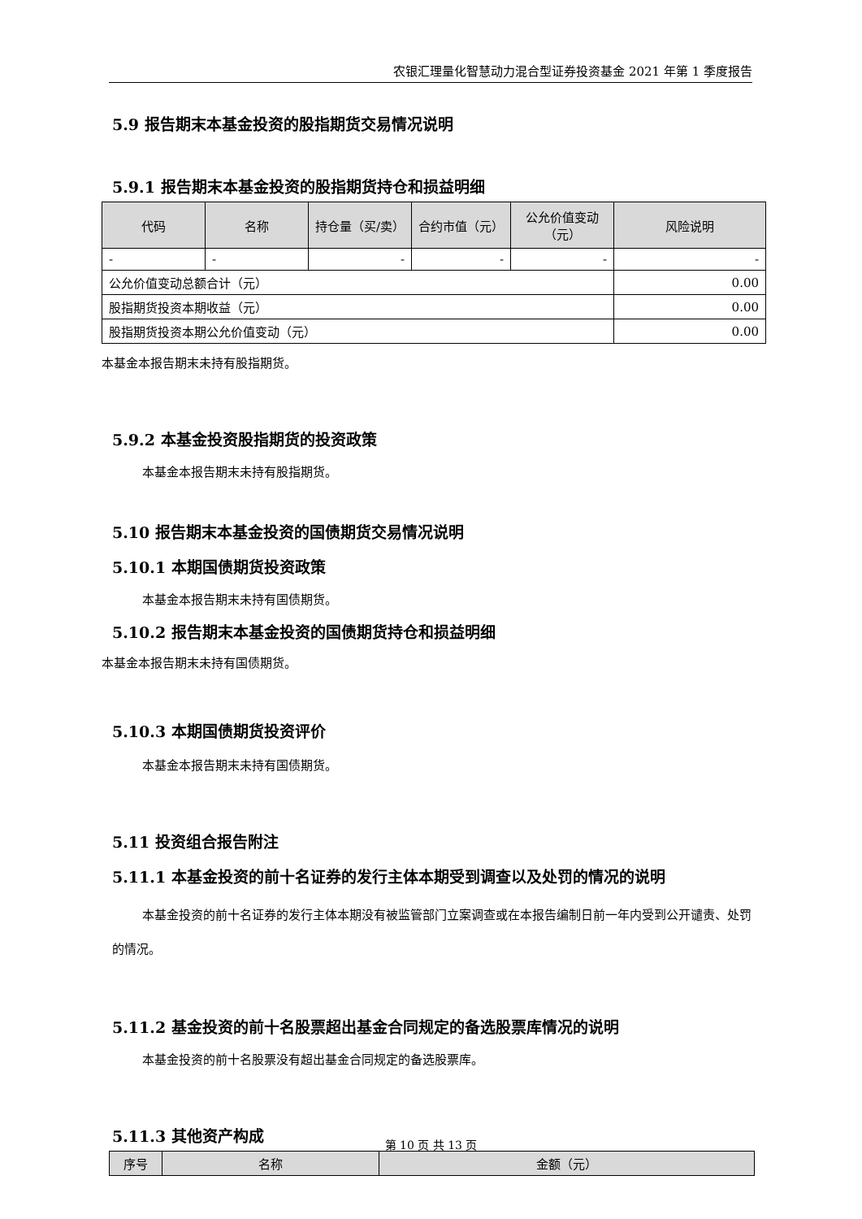农银汇理量化智慧动力混合型证券投资基金 2021 年第 1 季度报告
5.9 报告期末本基金投资的股指期货交易情况说明
5.9.1 报告期末本基金投资的股指期货持仓和损益明细
| 代码 | 名称 | 持仓量（买/卖） | 合约市值（元） | 公允价值变动（元） | 风险说明 |
| --- | --- | --- | --- | --- | --- |
| - | - | - | - | - | - |
| 公允价值变动总额合计（元） | | | | | 0.00 |
| 股指期货投资本期收益（元） | | | | | 0.00 |
| 股指期货投资本期公允价值变动（元） | | | | | 0.00 |
本基金本报告期末未持有股指期货。
5.9.2 本基金投资股指期货的投资政策
本基金本报告期末未持有股指期货。
5.10 报告期末本基金投资的国债期货交易情况说明
5.10.1 本期国债期货投资政策
本基金本报告期末未持有国债期货。
5.10.2 报告期末本基金投资的国债期货持仓和损益明细
本基金本报告期末未持有国债期货。
5.10.3 本期国债期货投资评价
本基金本报告期末未持有国债期货。
5.11 投资组合报告附注
5.11.1 本基金投资的前十名证券的发行主体本期受到调查以及处罚的情况的说明
本基金投资的前十名证券的发行主体本期没有被监管部门立案调查或在本报告编制日前一年内受到公开谴责、处罚的情况。
5.11.2 基金投资的前十名股票超出基金合同规定的备选股票库情况的说明
本基金投资的前十名股票没有超出基金合同规定的备选股票库。
5.11.3 其他资产构成
| 序号 | 名称 | 金额（元） |
| --- | --- | --- |
第 10 页 共 13 页